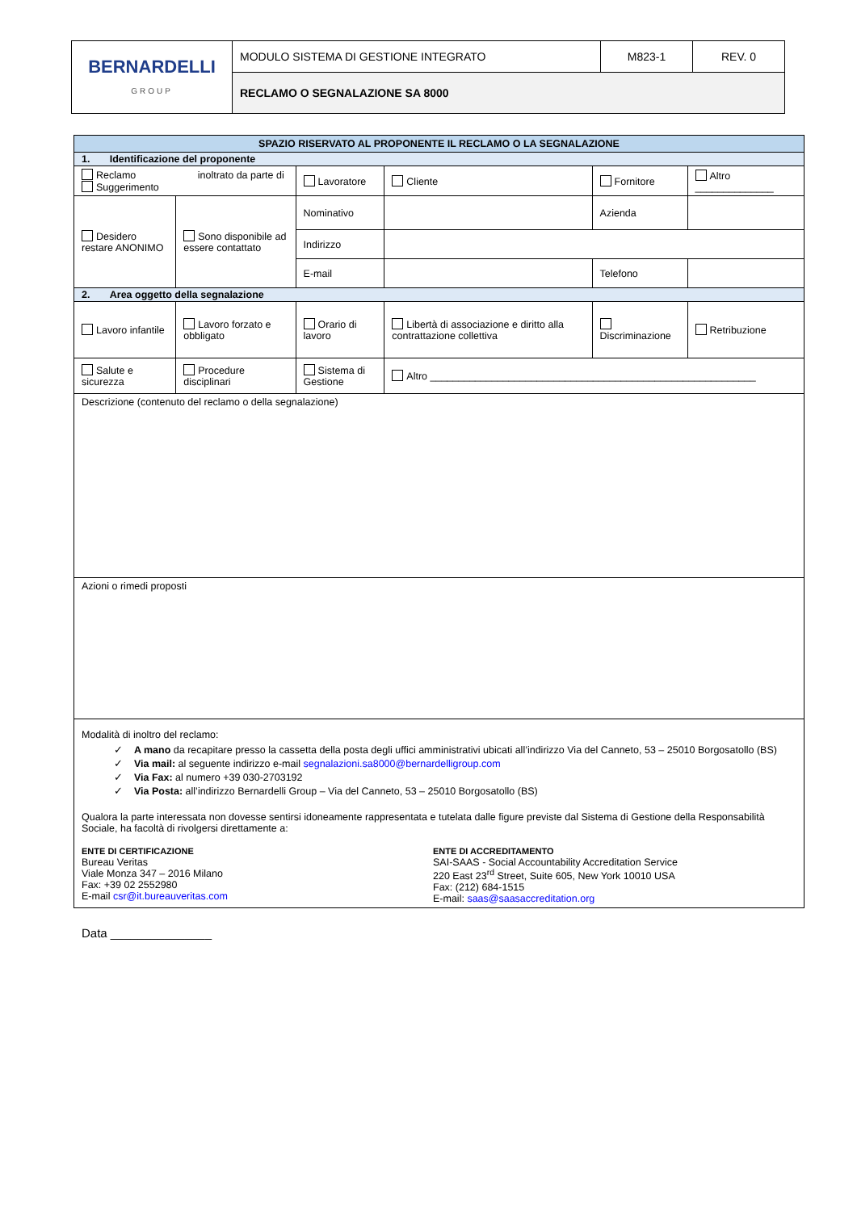| BERNARDELLI GROUP | MODULO SISTEMA DI GESTIONE INTEGRATO | M823-1 | REV. 0 |
| | RECLAMO O SEGNALAZIONE SA 8000 | | |
| SPAZIO RISERVATO AL PROPONENTE IL RECLAMO O LA SEGNALAZIONE | | | | | |
| --- | --- | --- | --- | --- | --- |
| 1. Identificazione del proponente | | | | | |
| Reclamo inoltrato da parte di Suggerimento | | Lavoratore | Cliente | Fornitore | Altro ______________ |
| Desidero restare ANONIMO | Sono disponibile ad essere contattato | Nominativo | | Azienda | |
| | | Indirizzo | | | |
| | | E-mail | | Telefono | |
| 2. Area oggetto della segnalazione | | | | | |
| Lavoro infantile | Lavoro forzato e obbligato | Orario di lavoro | Libertà di associazione e diritto alla contrattazione collettiva | Discriminazione | Retribuzione |
| Salute e sicurezza | Procedure disciplinari | Sistema di Gestione | Altro __________________________________________________________ | | |
| Descrizione (contenuto del reclamo o della segnalazione) | | | | | |
| Azioni o rimedi proposti | | | | | |
| Modalità di inoltro del reclamo: ✓ A mano da recapitare presso la cassetta della posta degli uffici amministrativi ubicati all’indirizzo Via del Canneto, 53 – 25010 Borgosatollo (BS) ✓ Via mail: al seguente indirizzo e-mail segnalazioni.sa8000@bernardelligroup.com ✓ Via Fax: al numero +39 030-2703192 ✓ Via Posta: all’indirizzo Bernardelli Group – Via del Canneto, 53 – 25010 Borgosatollo (BS) Qualora la parte interessata non dovesse sentirsi idoneamente rappresentata e tutelata dalle figure previste dal Sistema di Gestione della Responsabilità Sociale, ha facoltà di rivolgersi direttamente a: ENTE DI CERTIFICAZIONE Bureau Veritas Viale Monza 347 – 2016 Milano Fax: +39 02 2552980 E-mail csr@it.bureauveritas.com ENTE DI ACCREDITAMENTO SAI-SAAS - Social Accountability Accreditation Service 220 East 23<sup>rd</sup> Street, Suite 605, New York 10010 USA Fax: (212) 684-1515 E-mail: saas@saasaccreditation.org | | | | | |
Data _______________